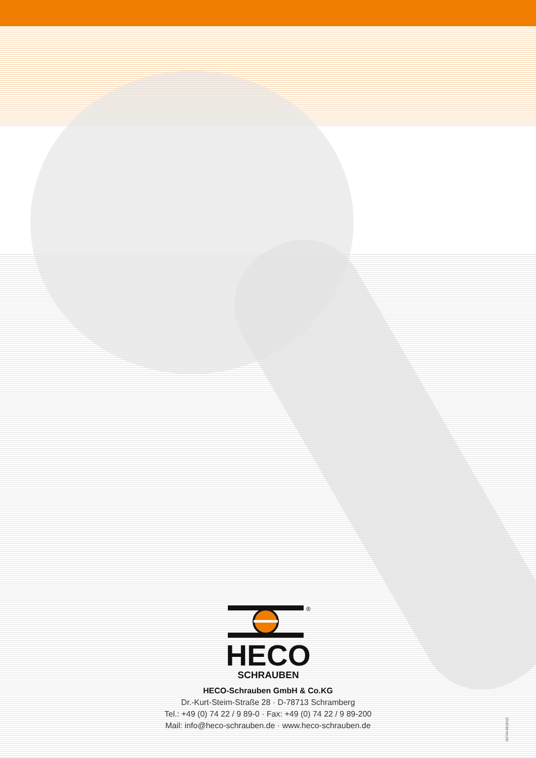®
HECO
SCHRAUBEN
HECO-Schrauben GmbH & Co.KG
Dr.-Kurt-Steim-Straße 28 · D-78713 Schramberg
Tel.: +49 (0) 74 22 / 9 89-0 · Fax: +49 (0) 74 22 / 9 89-200
Mail: info@heco-schrauben.de · www.heco-schrauben.de
50744-06/2018